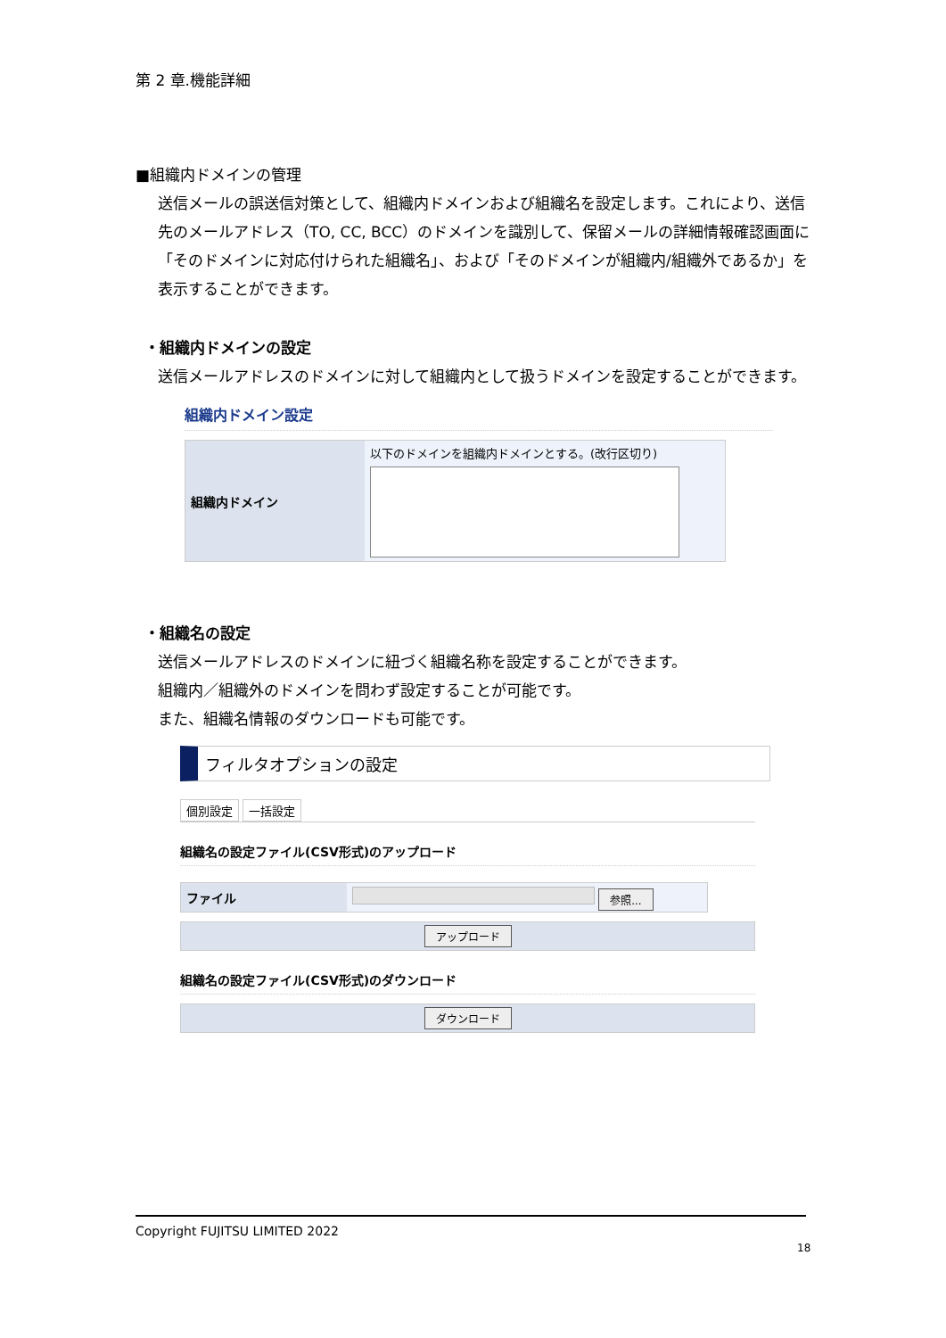第 2 章.機能詳細
■組織内ドメインの管理
送信メールの誤送信対策として、組織内ドメインおよび組織名を設定します。これにより、送信先のメールアドレス（TO, CC, BCC）のドメインを識別して、保留メールの詳細情報確認画面に「そのドメインに対応付けられた組織名」、および「そのドメインが組織内/組織外であるか」を表示することができます。
・組織内ドメインの設定
送信メールアドレスのドメインに対して組織内として扱うドメインを設定することができます。
組織内ドメイン設定
組織内ドメイン
以下のドメインを組織内ドメインとする。(改行区切り)
・組織名の設定
送信メールアドレスのドメインに紐づく組織名称を設定することができます。
組織内／組織外のドメインを問わず設定することが可能です。
また、組織名情報のダウンロードも可能です。
フィルタオプションの設定
個別設定 一括設定
組織名の設定ファイル(CSV形式)のアップロード
ファイル
参照...
アップロード
組織名の設定ファイル(CSV形式)のダウンロード
ダウンロード
Copyright FUJITSU LIMITED 2022
18